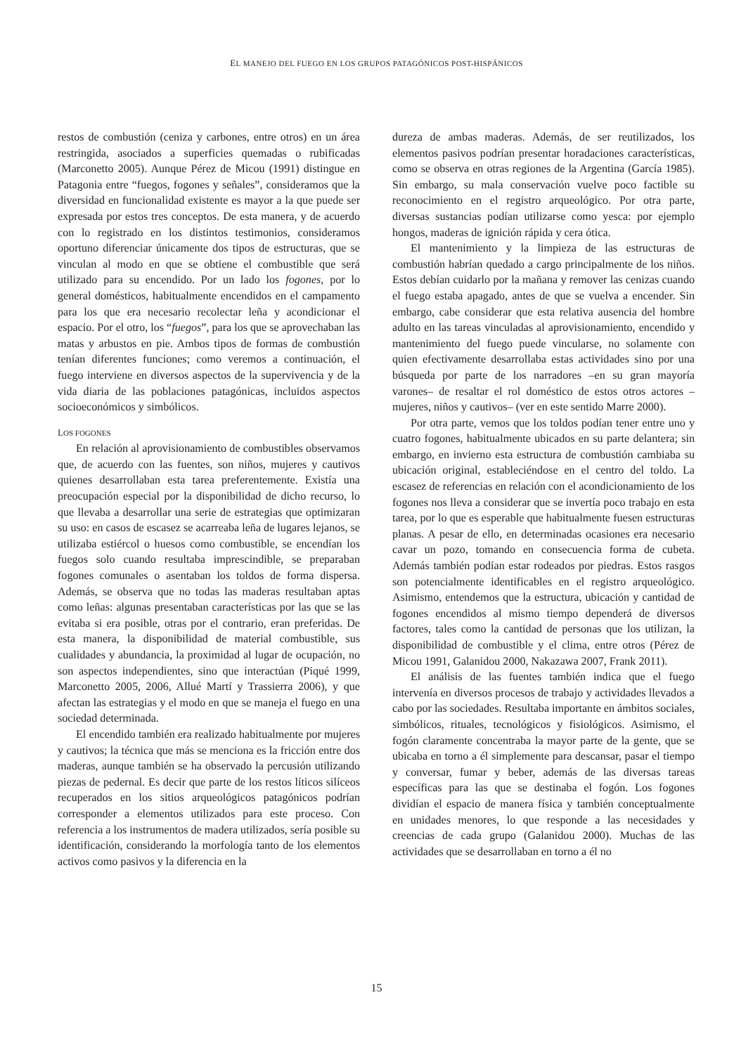EL MANEJO DEL FUEGO EN LOS GRUPOS PATAGÓNICOS POST-HISPÁNICOS
restos de combustión (ceniza y carbones, entre otros) en un área restringida, asociados a superficies quemadas o rubificadas (Marconetto 2005). Aunque Pérez de Micou (1991) distingue en Patagonia entre “fuegos, fogones y señales”, consideramos que la diversidad en funcionalidad existente es mayor a la que puede ser expresada por estos tres conceptos. De esta manera, y de acuerdo con lo registrado en los distintos testimonios, consideramos oportuno diferenciar únicamente dos tipos de estructuras, que se vinculan al modo en que se obtiene el combustible que será utilizado para su encendido. Por un lado los fogones, por lo general domésticos, habitualmente encendidos en el campamento para los que era necesario recolectar leña y acondicionar el espacio. Por el otro, los “fuegos”, para los que se aprovechaban las matas y arbustos en pie. Ambos tipos de formas de combustión tenían diferentes funciones; como veremos a continuación, el fuego interviene en diversos aspectos de la supervivencia y de la vida diaria de las poblaciones patagónicas, incluidos aspectos socioeconómicos y simbólicos.
LOS FOGONES
En relación al aprovisionamiento de combustibles observamos que, de acuerdo con las fuentes, son niños, mujeres y cautivos quienes desarrollaban esta tarea preferentemente. Existía una preocupación especial por la disponibilidad de dicho recurso, lo que llevaba a desarrollar una serie de estrategias que optimizaran su uso: en casos de escasez se acarreaba leña de lugares lejanos, se utilizaba estiércol o huesos como combustible, se encendían los fuegos solo cuando resultaba imprescindible, se preparaban fogones comunales o asentaban los toldos de forma dispersa. Además, se observa que no todas las maderas resultaban aptas como leñas: algunas presentaban características por las que se las evitaba si era posible, otras por el contrario, eran preferidas. De esta manera, la disponibilidad de material combustible, sus cualidades y abundancia, la proximidad al lugar de ocupación, no son aspectos independientes, sino que interactúan (Piqué 1999, Marconetto 2005, 2006, Allué Martí y Trassierra 2006), y que afectan las estrategias y el modo en que se maneja el fuego en una sociedad determinada.
El encendido también era realizado habitualmente por mujeres y cautivos; la técnica que más se menciona es la fricción entre dos maderas, aunque también se ha observado la percusión utilizando piezas de pedernal. Es decir que parte de los restos líticos silíceos recuperados en los sitios arqueológicos patagónicos podrían corresponder a elementos utilizados para este proceso. Con referencia a los instrumentos de madera utilizados, sería posible su identificación, considerando la morfología tanto de los elementos activos como pasivos y la diferencia en la
dureza de ambas maderas. Además, de ser reutilizados, los elementos pasivos podrían presentar horadaciones características, como se observa en otras regiones de la Argentina (García 1985). Sin embargo, su mala conservación vuelve poco factible su reconocimiento en el registro arqueológico. Por otra parte, diversas sustancias podían utilizarse como yesca: por ejemplo hongos, maderas de ignición rápida y cera ótica.
El mantenimiento y la limpieza de las estructuras de combustión habrían quedado a cargo principalmente de los niños. Estos debían cuidarlo por la mañana y remover las cenizas cuando el fuego estaba apagado, antes de que se vuelva a encender. Sin embargo, cabe considerar que esta relativa ausencia del hombre adulto en las tareas vinculadas al aprovisionamiento, encendido y mantenimiento del fuego puede vincularse, no solamente con quien efectivamente desarrollaba estas actividades sino por una búsqueda por parte de los narradores –en su gran mayoría varones– de resaltar el rol doméstico de estos otros actores –mujeres, niños y cautivos– (ver en este sentido Marre 2000).
Por otra parte, vemos que los toldos podían tener entre uno y cuatro fogones, habitualmente ubicados en su parte delantera; sin embargo, en invierno esta estructura de combustión cambiaba su ubicación original, estableciéndose en el centro del toldo. La escasez de referencias en relación con el acondicionamiento de los fogones nos lleva a considerar que se invertía poco trabajo en esta tarea, por lo que es esperable que habitualmente fuesen estructuras planas. A pesar de ello, en determinadas ocasiones era necesario cavar un pozo, tomando en consecuencia forma de cubeta. Además también podían estar rodeados por piedras. Estos rasgos son potencialmente identificables en el registro arqueológico. Asimismo, entendemos que la estructura, ubicación y cantidad de fogones encendidos al mismo tiempo dependerá de diversos factores, tales como la cantidad de personas que los utilizan, la disponibilidad de combustible y el clima, entre otros (Pérez de Micou 1991, Galanidou 2000, Nakazawa 2007, Frank 2011).
El análisis de las fuentes también indica que el fuego intervenía en diversos procesos de trabajo y actividades llevados a cabo por las sociedades. Resultaba importante en ámbitos sociales, simbólicos, rituales, tecnológicos y fisiológicos. Asimismo, el fogón claramente concentraba la mayor parte de la gente, que se ubicaba en torno a él simplemente para descansar, pasar el tiempo y conversar, fumar y beber, además de las diversas tareas específicas para las que se destinaba el fogón. Los fogones dividían el espacio de manera física y también conceptualmente en unidades menores, lo que responde a las necesidades y creencias de cada grupo (Galanidou 2000). Muchas de las actividades que se desarrollaban en torno a él no
15